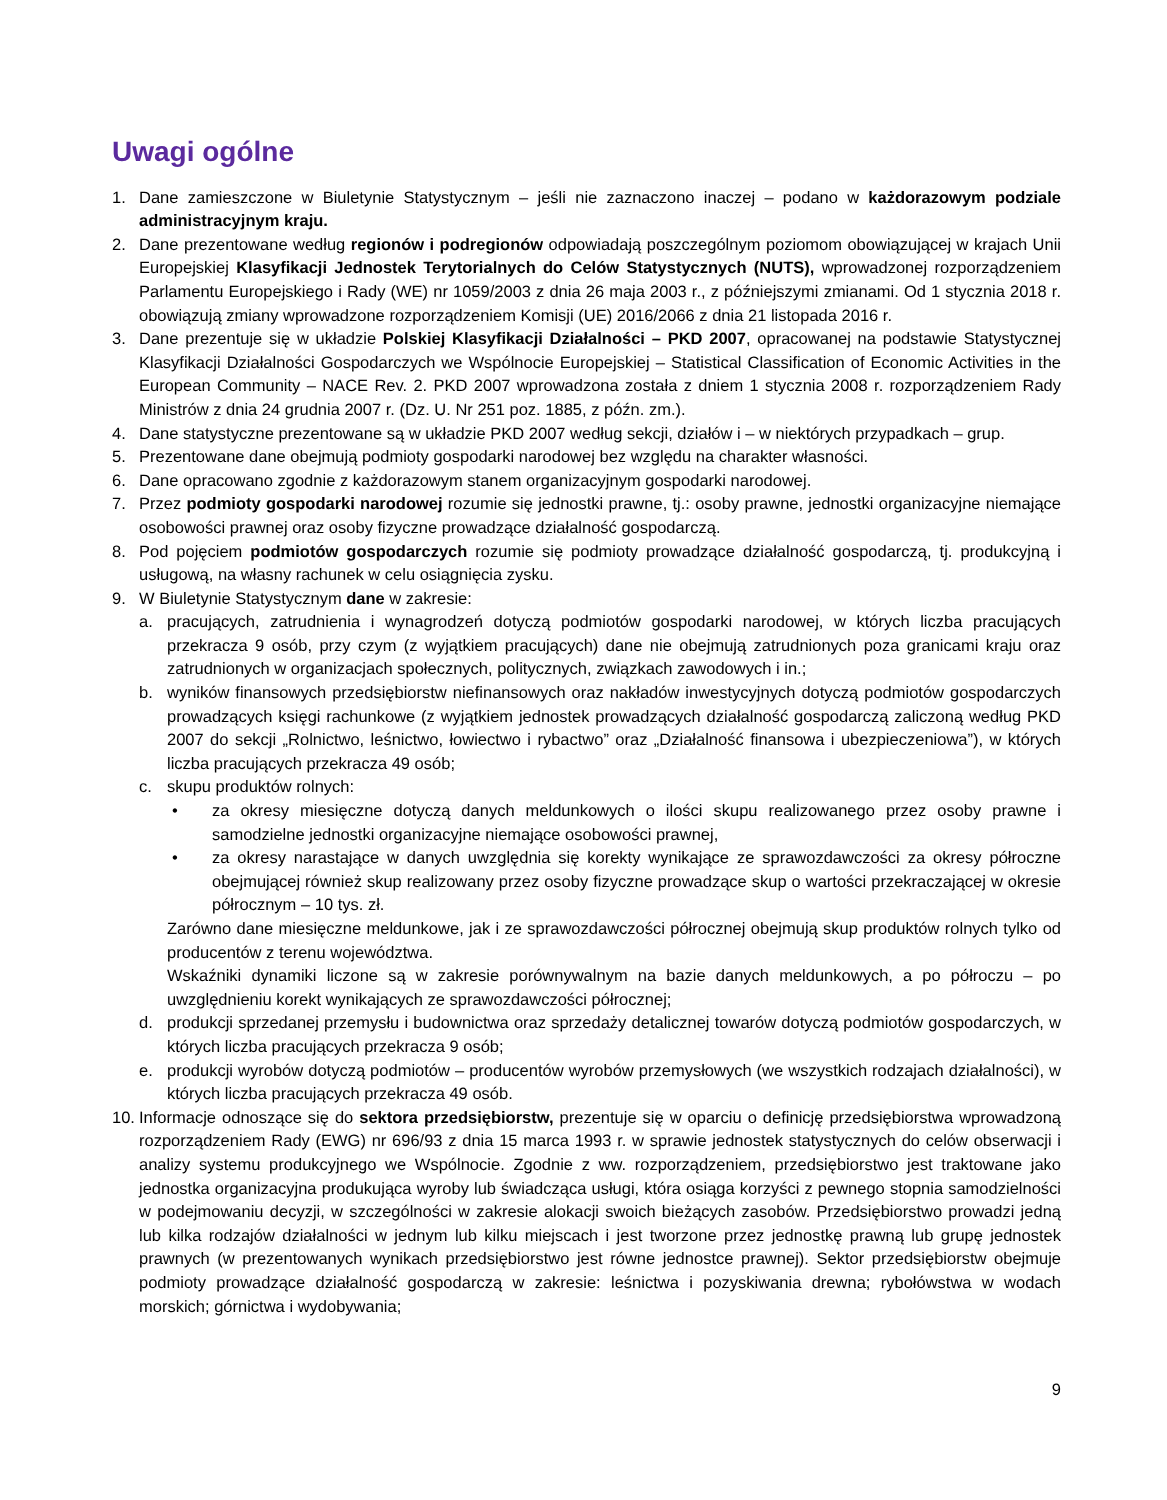Uwagi ogólne
1. Dane zamieszczone w Biuletynie Statystycznym – jeśli nie zaznaczono inaczej – podano w każdorazowym podziale administracyjnym kraju.
2. Dane prezentowane według regionów i podregionów odpowiadają poszczególnym poziomom obowiązującej w krajach Unii Europejskiej Klasyfikacji Jednostek Terytorialnych do Celów Statystycznych (NUTS), wprowadzonej rozporządzeniem Parlamentu Europejskiego i Rady (WE) nr 1059/2003 z dnia 26 maja 2003 r., z późniejszymi zmianami. Od 1 stycznia 2018 r. obowiązują zmiany wprowadzone rozporządzeniem Komisji (UE) 2016/2066 z dnia 21 listopada 2016 r.
3. Dane prezentuje się w układzie Polskiej Klasyfikacji Działalności – PKD 2007, opracowanej na podstawie Statystycznej Klasyfikacji Działalności Gospodarczych we Wspólnocie Europejskiej – Statistical Classification of Economic Activities in the European Community – NACE Rev. 2. PKD 2007 wprowadzona została z dniem 1 stycznia 2008 r. rozporządzeniem Rady Ministrów z dnia 24 grudnia 2007 r. (Dz. U. Nr 251 poz. 1885, z późn. zm.).
4. Dane statystyczne prezentowane są w układzie PKD 2007 według sekcji, działów i – w niektórych przypadkach – grup.
5. Prezentowane dane obejmują podmioty gospodarki narodowej bez względu na charakter własności.
6. Dane opracowano zgodnie z każdorazowym stanem organizacyjnym gospodarki narodowej.
7. Przez podmioty gospodarki narodowej rozumie się jednostki prawne, tj.: osoby prawne, jednostki organizacyjne niemające osobowości prawnej oraz osoby fizyczne prowadzące działalność gospodarczą.
8. Pod pojęciem podmiotów gospodarczych rozumie się podmioty prowadzące działalność gospodarczą, tj. produkcyjną i usługową, na własny rachunek w celu osiągnięcia zysku.
9. W Biuletynie Statystycznym dane w zakresie:
a. pracujących, zatrudnienia i wynagrodzeń dotyczą podmiotów gospodarki narodowej, w których liczba pracujących przekracza 9 osób, przy czym (z wyjątkiem pracujących) dane nie obejmują zatrudnionych poza granicami kraju oraz zatrudnionych w organizacjach społecznych, politycznych, związkach zawodowych i in.;
b. wyników finansowych przedsiębiorstw niefinansowych oraz nakładów inwestycyjnych dotyczą podmiotów gospodarczych prowadzących księgi rachunkowe (z wyjątkiem jednostek prowadzących działalność gospodarczą zaliczoną według PKD 2007 do sekcji „Rolnictwo, leśnictwo, łowiectwo i rybactwo” oraz „Działalność finansowa i ubezpieczeniowa”), w których liczba pracujących przekracza 49 osób;
c. skupu produktów rolnych:
• za okresy miesięczne dotyczą danych meldunkowych o ilości skupu realizowanego przez osoby prawne i samodzielne jednostki organizacyjne niemające osobowości prawnej,
• za okresy narastające w danych uwzględnia się korekty wynikające ze sprawozdawczości za okresy półroczne obejmującej również skup realizowany przez osoby fizyczne prowadzące skup o wartości przekraczającej w okresie półrocznym – 10 tys. zł.
Zarówno dane miesięczne meldunkowe, jak i ze sprawozdawczości półrocznej obejmują skup produktów rolnych tylko od producentów z terenu województwa.
Wskaźniki dynamiki liczone są w zakresie porównywalnym na bazie danych meldunkowych, a po półroczu – po uwzględnieniu korekt wynikających ze sprawozdawczości półrocznej;
d. produkcji sprzedanej przemysłu i budownictwa oraz sprzedaży detalicznej towarów dotyczą podmiotów gospodarczych, w których liczba pracujących przekracza 9 osób;
e. produkcji wyrobów dotyczą podmiotów – producentów wyrobów przemysłowych (we wszystkich rodzajach działalności), w których liczba pracujących przekracza 49 osób.
10. Informacje odnoszące się do sektora przedsiębiorstw, prezentuje się w oparciu o definicję przedsiębiorstwa wprowadzoną rozporządzeniem Rady (EWG) nr 696/93 z dnia 15 marca 1993 r. w sprawie jednostek statystycznych do celów obserwacji i analizy systemu produkcyjnego we Wspólnocie. Zgodnie z ww. rozporządzeniem, przedsiębiorstwo jest traktowane jako jednostka organizacyjna produkująca wyroby lub świadcząca usługi, która osiąga korzyści z pewnego stopnia samodzielności w podejmowaniu decyzji, w szczególności w zakresie alokacji swoich bieżących zasobów. Przedsiębiorstwo prowadzi jedną lub kilka rodzajów działalności w jednym lub kilku miejscach i jest tworzone przez jednostkę prawną lub grupę jednostek prawnych (w prezentowanych wynikach przedsiębiorstwo jest równe jednostce prawnej). Sektor przedsiębiorstw obejmuje podmioty prowadzące działalność gospodarczą w zakresie: leśnictwa i pozyskiwania drewna; rybołówstwa w wodach morskich; górnictwa i wydobywania;
9